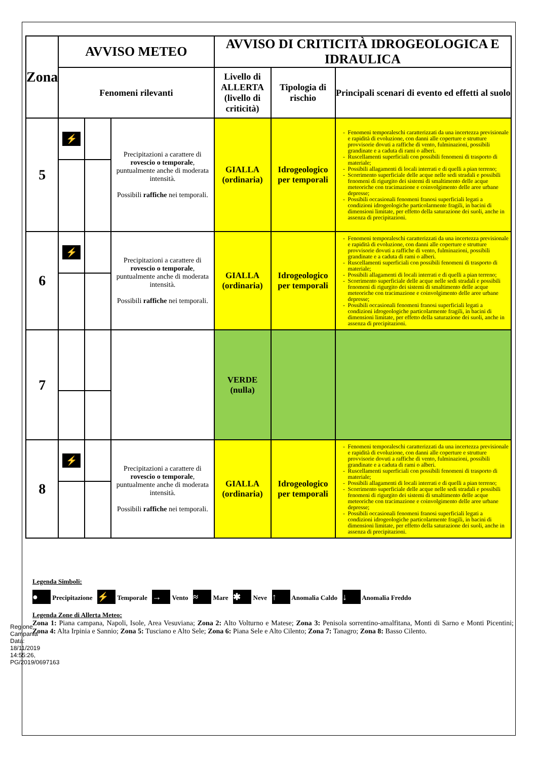Regione Campania Data: 18/11/2019 14:55:26, PG/2019/0697163
| Zona | AVVISO METEO | | | AVVISO DI CRITICITÀ IDROGEOLOGICA E IDRAULICA | | |
| --- | --- | --- | --- | --- | --- | --- |
| | Fenomeni rilevanti | | | Livello di ALLERTA (livello di criticità) | Tipologia di rischio | Principali scenari di evento ed effetti al suolo |
| 5 | ⚡ | | Precipitazioni a carattere di rovescio o temporale , puntualmente anche di moderata intensità. Possibili raffiche nei temporali. | GIALLA (ordinaria) | Idrogeologico per temporali | Fenomeni temporaleschi caratterizzati da una incertezza previsionale e rapidità di evoluzione, con danni alle coperture e strutture provvisorie dovuti a raffiche di vento, fulminazioni, possibili grandinate e a caduta di rami o alberi. Ruscellamenti superficiali con possibili fenomeni di trasporto di materiale; Possibili allagamenti di locali interrati e di quelli a pian terreno; Scorrimento superficiale delle acque nelle sedi stradali e possibili fenomeni di rigurgito dei sistemi di smaltimento delle acque meteoriche con tracimazione e coinvolgimento delle aree urbane depresse; Possibili occasionali fenomeni franosi superficiali legati a condizioni idrogeologiche particolarmente fragili, in bacini di dimensioni limitate, per effetto della saturazione dei suoli, anche in assenza di precipitazioni. |
| 6 | ⚡ | | Precipitazioni a carattere di rovescio o temporale , puntualmente anche di moderata intensità. Possibili raffiche nei temporali. | GIALLA (ordinaria) | Idrogeologico per temporali | Fenomeni temporaleschi caratterizzati da una incertezza previsionale e rapidità di evoluzione, con danni alle coperture e strutture provvisorie dovuti a raffiche di vento, fulminazioni, possibili grandinate e a caduta di rami o alberi. Ruscellamenti superficiali con possibili fenomeni di trasporto di materiale; Possibili allagamenti di locali interrati e di quelli a pian terreno; Scorrimento superficiale delle acque nelle sedi stradali e possibili fenomeni di rigurgito dei sistemi di smaltimento delle acque meteoriche con tracimazione e coinvolgimento delle aree urbane depresse; Possibili occasionali fenomeni franosi superficiali legati a condizioni idrogeologiche particolarmente fragili, in bacini di dimensioni limitate, per effetto della saturazione dei suoli, anche in assenza di precipitazioni. |
| 7 | | | | VERDE (nulla) | | |
| 8 | ⚡ | | Precipitazioni a carattere di rovescio o temporale , puntualmente anche di moderata intensità. Possibili raffiche nei temporali. | GIALLA (ordinaria) | Idrogeologico per temporali | Fenomeni temporaleschi caratterizzati da una incertezza previsionale e rapidità di evoluzione, con danni alle coperture e strutture provvisorie dovuti a raffiche di vento, fulminazioni, possibili grandinate e a caduta di rami o alberi. Ruscellamenti superficiali con possibili fenomeni di trasporto di materiale; Possibili allagamenti di locali interrati e di quelli a pian terreno; Scorrimento superficiale delle acque nelle sedi stradali e possibili fenomeni di rigurgito dei sistemi di smaltimento delle acque meteoriche con tracimazione e coinvolgimento delle aree urbane depresse; Possibili occasionali fenomeni franosi superficiali legati a condizioni idrogeologiche particolarmente fragili, in bacini di dimensioni limitate, per effetto della saturazione dei suoli, anche in assenza di precipitazioni. |
Legenda Simboli:
● Precipitazione ⚡ Temporale → Vento ≈ Mare ✱ Neve ↑ Anomalia Caldo ↓ Anomalia Freddo
Legenda Zone di Allerta Meteo:
Zona 1: Piana campana, Napoli, Isole, Area Vesuviana; Zona 2: Alto Volturno e Matese; Zona 3: Penisola sorrentino-amalfitana, Monti di Sarno e Monti Picentini; Zona 4: Alta Irpinia e Sannio; Zona 5: Tusciano e Alto Sele; Zona 6: Piana Sele e Alto Cilento; Zona 7: Tanagro; Zona 8: Basso Cilento.